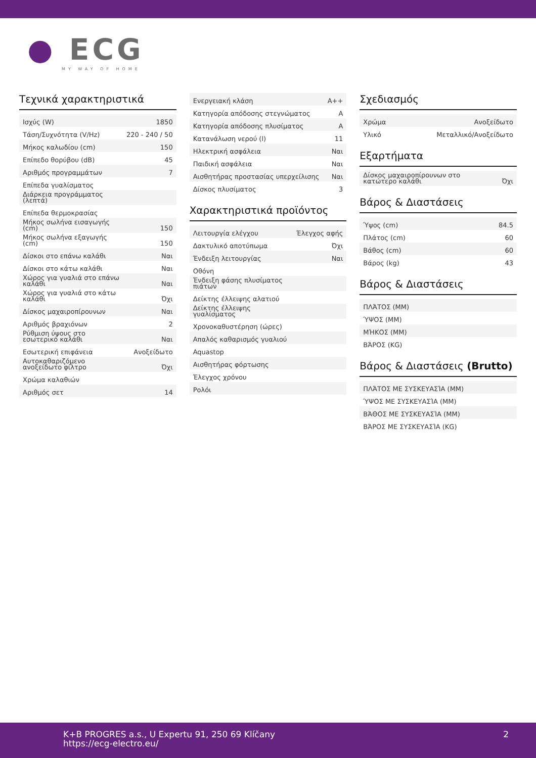● ECG
MY WAY OF HOME
Τεχνικά χαρακτηριστικά
| Ισχύς (W) | 1850 |
| Τάση/Συχνότητα (V/Hz) | 220 - 240 / 50 |
| Μήκος καλωδίου (cm) | 150 |
| Επίπεδο θορύβου (dB) | 45 |
| Αριθμός προγραμμάτων | 7 |
| Επίπεδα γυαλίσματος | |
| Διάρκεια προγράμματος (λεπτά) | |
| Επίπεδα θερμοκρασίας | |
| Μήκος σωλήνα εισαγωγής (cm) | 150 |
| Μήκος σωλήνα εξαγωγής (cm) | 150 |
| Δίσκοι στο επάνω καλάθι | Ναι |
| Δίσκοι στο κάτω καλάθι | Ναι |
| Χώρος για γυαλιά στο επάνω καλάθι | Ναι |
| Χώρος για γυαλιά στο κάτω καλάθι | Όχι |
| Δίσκος μαχαιροπίρουνων | Ναι |
| Αριθμός βραχιόνων | 2 |
| Ρύθμιση ύψους στο εσωτερικό καλάθι | Ναι |
| Εσωτερική επιφάνεια | Ανοξείδωτο |
| Αυτοκαθαριζόμενο ανοξείδωτο φίλτρο | Όχι |
| Χρώμα καλαθιών | |
| Αριθμός σετ | 14 |
| Ενεργειακή κλάση | A++ |
| Κατηγορία απόδοσης στεγνώματος | A |
| Κατηγορία απόδοσης πλυσίματος | A |
| Κατανάλωση νερού (l) | 11 |
| Ηλεκτρική ασφάλεια | Ναι |
| Παιδική ασφάλεια | Ναι |
| Αισθητήρας προστασίας υπερχείλισης | Ναι |
| Δίσκος πλυσίματος | 3 |
Χαρακτηριστικά προϊόντος
| Λειτουργία ελέγχου | Έλεγχος αφής |
| Δακτυλικό αποτύπωμα | Όχι |
| Ένδειξη λειτουργίας | Ναι |
| Οθόνη | |
| Ένδειξη φάσης πλυσίματος πιάτων | |
| Δείκτης έλλειψης αλατιού | |
| Δείκτης έλλειψης γυαλίσματος | |
| Χρονοκαθυστέρηση (ώρες) | |
| Απαλός καθαρισμός γυαλιού | |
| Aquastop | |
| Αισθητήρας φόρτωσης | |
| Έλεγχος χρόνου | |
| Ρολόι | |
Σχεδιασμός
| Χρώμα | Ανοξείδωτο |
| Υλικό | Μεταλλικό/Ανοξείδωτο |
Εξαρτήματα
| Δίσκος μαχαιροπίρουνων στο κατώτερο καλάθι | Όχι |
Βάρος & Διαστάσεις
| Ύψος (cm) | 84.5 |
| Πλάτος (cm) | 60 |
| Βάθος (cm) | 60 |
| Βάρος (kg) | 43 |
Βάρος & Διαστάσεις
| ΠΛΆΤΟΣ (MM) | |
| ΎΨΟΣ (MM) | |
| ΜΉΚΟΣ (MM) | |
| ΒΆΡΟΣ (KG) | |
Βάρος & Διαστάσεις (Brutto)
| ΠΛΆΤΟΣ ΜΕ ΣΥΣΚΕΥΑΣΊΑ (MM) | |
| ΎΨΟΣ ΜΕ ΣΥΣΚΕΥΑΣΊΑ (MM) | |
| ΒΆΘΟΣ ΜΕ ΣΥΣΚΕΥΑΣΊΑ (MM) | |
| ΒΆΡΟΣ ΜΕ ΣΥΣΚΕΥΑΣΊΑ (KG) | |
K+B PROGRES a.s., U Expertu 91, 250 69 Klíčany
https://ecg-electro.eu/
2